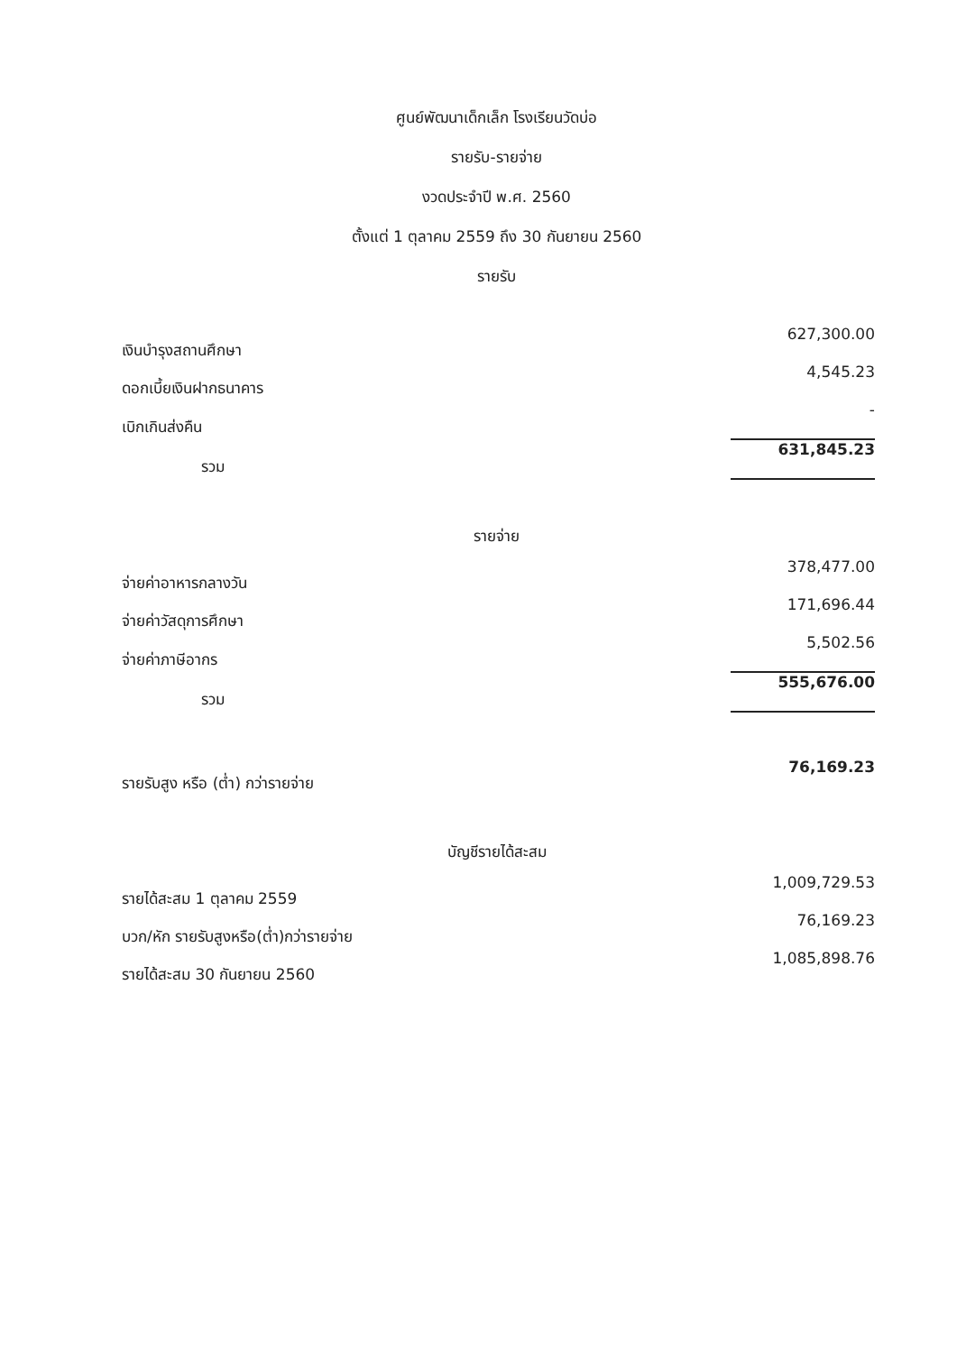ศูนย์พัฒนาเด็กเล็ก โรงเรียนวัดบ่อ
รายรับ-รายจ่าย
งวดประจำปี พ.ศ. 2560
ตั้งแต่ 1 ตุลาคม 2559 ถึง 30 กันยายน 2560
รายรับ
| เงินบำรุงสถานศึกษา | 627,300.00 |
| ดอกเบี้ยเงินฝากธนาคาร | 4,545.23 |
| เบิกเกินส่งคืน | - |
| รวม | 631,845.23 |
รายจ่าย
| จ่ายค่าอาหารกลางวัน | 378,477.00 |
| จ่ายค่าวัสดุการศึกษา | 171,696.44 |
| จ่ายค่าภาษีอากร | 5,502.56 |
| รวม | 555,676.00 |
| รายรับสูง หรือ (ต่ำ) กว่ารายจ่าย | 76,169.23 |
บัญชีรายได้สะสม
| รายได้สะสม 1 ตุลาคม 2559 | 1,009,729.53 |
| บวก/หัก รายรับสูงหรือ(ต่ำ)กว่ารายจ่าย | 76,169.23 |
| รายได้สะสม 30 กันยายน 2560 | 1,085,898.76 |